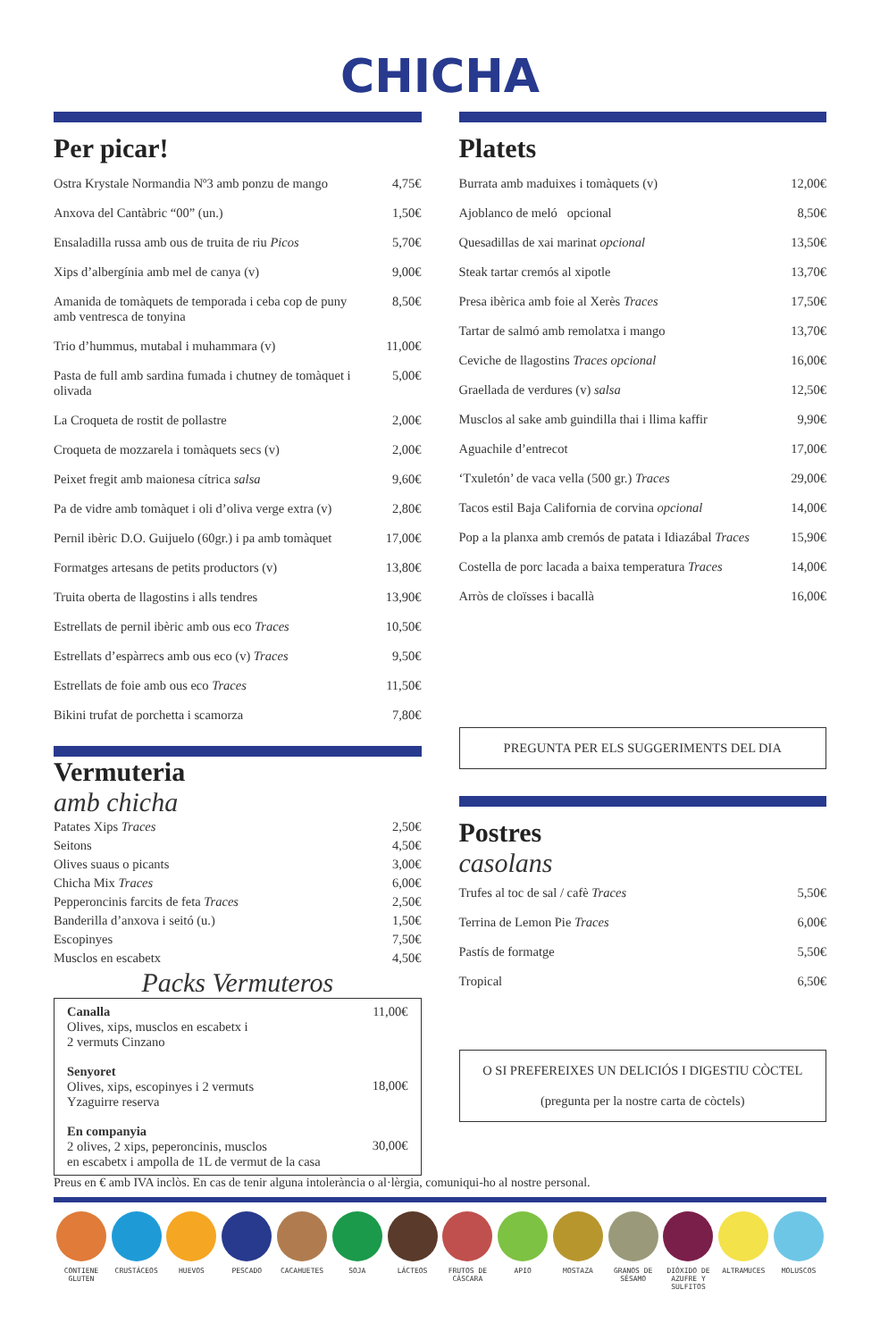CHICHA
Per picar!
| Ostra Krystale Normandia Nº3 amb ponzu de mango | 4,75€ |
| Anxova del Cantàbric “00” (un.) | 1,50€ |
| Ensaladilla russa amb ous de truita de riu Picos | 5,70€ |
| Xips d’albergínia amb mel de canya (v) | 9,00€ |
| Amanida de tomàquets de temporada i ceba cop de puny amb ventresca de tonyina | 8,50€ |
| Trio d’hummus, mutabal i muhammara (v) | 11,00€ |
| Pasta de full amb sardina fumada i chutney de tomàquet i olivada | 5,00€ |
| La Croqueta de rostit de pollastre | 2,00€ |
| Croqueta de mozzarela i tomàquets secs (v) | 2,00€ |
| Peixet fregit amb maionesa cítrica salsa | 9,60€ |
| Pa de vidre amb tomàquet i oli d’oliva verge extra (v) | 2,80€ |
| Pernil ibèric D.O. Guijuelo (60gr.) i pa amb tomàquet | 17,00€ |
| Formatges artesans de petits productors (v) | 13,80€ |
| Truita oberta de llagostins i alls tendres | 13,90€ |
| Estrellats de pernil ibèric amb ous eco Traces | 10,50€ |
| Estrellats d’espàrrecs amb ous eco (v) Traces | 9,50€ |
| Estrellats de foie amb ous eco Traces | 11,50€ |
| Bikini trufat de porchetta i scamorza | 7,80€ |
Vermuteria
amb chicha
| Patates Xips Traces | 2,50€ |
| Seitons | 4,50€ |
| Olives suaus o picants | 3,00€ |
| Chicha Mix Traces | 6,00€ |
| Pepperoncinis farcits de feta Traces | 2,50€ |
| Banderilla d’anxova i seitó (u.) | 1,50€ |
| Escopinyes | 7,50€ |
| Musclos en escabetx | 4,50€ |
Packs Vermuteros
| Canalla Olives, xips, musclos en escabetx i 2 vermuts Cinzano | 11,00€ |
| Senyoret Olives, xips, escopinyes i 2 vermuts Yzaguirre reserva | 18,00€ |
| En companyia 2 olives, 2 xips, peperoncinis, musclos en escabetx i ampolla de 1L de vermut de la casa | 30,00€ |
Platets
| Burrata amb maduixes i tomàquets (v) | 12,00€ |
| Ajoblanco de meló opcional | 8,50€ |
| Quesadillas de xai marinat opcional | 13,50€ |
| Steak tartar cremós al xipotle | 13,70€ |
| Presa ibèrica amb foie al Xerès Traces | 17,50€ |
| Tartar de salmó amb remolatxa i mango | 13,70€ |
| Ceviche de llagostins Traces opcional | 16,00€ |
| Graellada de verdures (v) salsa | 12,50€ |
| Musclos al sake amb guindilla thai i llima kaffir | 9,90€ |
| Aguachile d’entrecot | 17,00€ |
| ‘Txuletón’ de vaca vella (500 gr.) Traces | 29,00€ |
| Tacos estil Baja California de corvina opcional | 14,00€ |
| Pop a la planxa amb cremós de patata i Idiazábal Traces | 15,90€ |
| Costella de porc lacada a baixa temperatura Traces | 14,00€ |
| Arròs de cloïsses i bacallà | 16,00€ |
PREGUNTA PER ELS SUGGERIMENTS DEL DIA
Postres
casolans
| Trufes al toc de sal / cafè Traces | 5,50€ |
| Terrina de Lemon Pie Traces | 6,00€ |
| Pastís de formatge | 5,50€ |
| Tropical | 6,50€ |
O SI PREFEREIXES UN DELICIÓS I DIGESTIU CÒCTEL
(pregunta per la nostre carta de còctels)
Preus en € amb IVA inclòs. En cas de tenir alguna intolerància o al·lèrgia, comuniqui-ho al nostre personal.
CONTIENE GLUTEN
CRUSTÁCEOS HUEVOS PESCADO CACAHUETES SOJA LÁCTEOS FRUTOS DE CÁSCARA
APIO MOSTAZA GRANOS DE SÉSAMO
DIÓXIDO DE AZUFRE Y SULFITOS
ALTRAMUCES MOLUSCOS